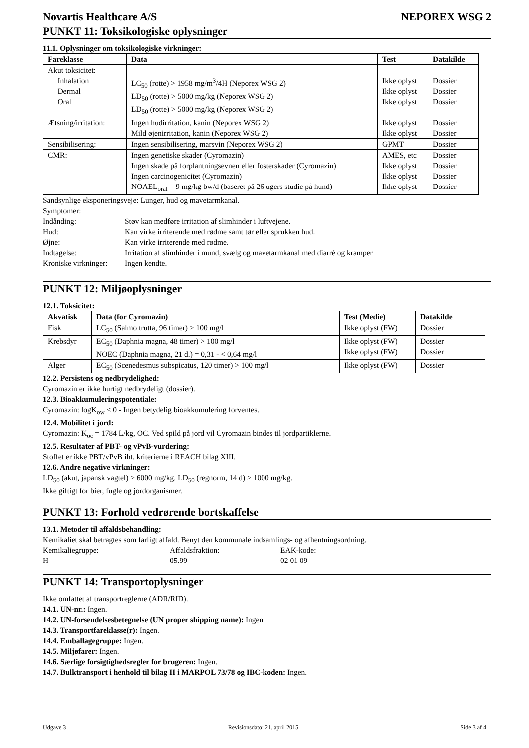Novartis Healthcare A/S NEPOREX WSG 2
PUNKT 11: Toksikologiske oplysninger
11.1. Oplysninger om toksikologiske virkninger:
| Fareklasse | Data | Test | Datakilde |
| --- | --- | --- | --- |
| Akut toksicitet: Inhalation Dermal Oral | LC<sub>50</sub> (rotte) > 1958 mg/m<sup>3</sup>/4H (Neporex WSG 2) LD<sub>50</sub> (rotte) > 5000 mg/kg (Neporex WSG 2) LD<sub>50</sub> (rotte) > 5000 mg/kg (Neporex WSG 2) | Ikke oplyst Ikke oplyst Ikke oplyst | Dossier Dossier Dossier |
| Ætsning/irritation: | Ingen hudirritation, kanin (Neporex WSG 2) Mild øjenirritation, kanin (Neporex WSG 2) | Ikke oplyst Ikke oplyst | Dossier Dossier |
| Sensibilisering: | Ingen sensibilisering, marsvin (Neporex WSG 2) | GPMT | Dossier |
| CMR: | Ingen genetiske skader (Cyromazin) Ingen skade på forplantningsevnen eller fosterskader (Cyromazin) Ingen carcinogenicitet (Cyromazin) NOAEL<sub>oral</sub> = 9 mg/kg bw/d (baseret på 26 ugers studie på hund) | AMES, etc Ikke oplyst Ikke oplyst Ikke oplyst | Dossier Dossier Dossier Dossier |
Sandsynlige eksponeringsveje: Lunger, hud og mavetarmkanal.
Symptomer:
Indånding: Støv kan medføre irritation af slimhinder i luftvejene. Hud: Kan virke irriterende med rødme samt tør eller sprukken hud. Øjne: Kan virke irriterende med rødme. Indtagelse: Irritation af slimhinder i mund, svælg og mavetarmkanal med diarré og kramper Kroniske virkninger: Ingen kendte.
PUNKT 12: Miljøoplysninger
12.1. Toksicitet:
| Akvatisk | Data (for Cyromazin) | Test (Medie) | Datakilde |
| --- | --- | --- | --- |
| Fisk | LC<sub>50</sub> (Salmo trutta, 96 timer) > 100 mg/l | Ikke oplyst (FW) | Dossier |
| Krebsdyr | EC<sub>50</sub> (Daphnia magna, 48 timer) > 100 mg/l NOEC (Daphnia magna, 21 d.) = 0,31 - < 0,64 mg/l | Ikke oplyst (FW) Ikke oplyst (FW) | Dossier Dossier |
| Alger | EC<sub>50</sub> (Scenedesmus subspicatus, 120 timer) > 100 mg/l | Ikke oplyst (FW) | Dossier |
12.2. Persistens og nedbrydelighed:
Cyromazin er ikke hurtigt nedbrydeligt (dossier).
12.3. Bioakkumuleringspotentiale:
Cyromazin: logK<sub>ow</sub> < 0 - Ingen betydelig bioakkumulering forventes.
12.4. Mobilitet i jord:
Cyromazin: K<sub>oc</sub> = 1784 L/kg, OC. Ved spild på jord vil Cyromazin bindes til jordpartiklerne.
12.5. Resultater af PBT- og vPvB-vurdering:
Stoffet er ikke PBT/vPvB iht. kriterierne i REACH bilag XIII.
12.6. Andre negative virkninger:
LD<sub>50</sub> (akut, japansk vagtel) > 6000 mg/kg. LD<sub>50</sub> (regnorm, 14 d) > 1000 mg/kg.
Ikke giftigt for bier, fugle og jordorganismer.
PUNKT 13: Forhold vedrørende bortskaffelse
13.1. Metoder til affaldsbehandling:
Kemikaliet skal betragtes som farligt affald. Benyt den kommunale indsamlings- og afhentningsordning.
Kemikaliegruppe: Affaldsfraktion: EAK-kode: H 05.99 02 01 09
PUNKT 14: Transportoplysninger
Ikke omfattet af transportreglerne (ADR/RID).
14.1. UN-nr.: Ingen.
14.2. UN-forsendelsesbetegnelse (UN proper shipping name): Ingen.
14.3. Transportfareklasse(r): Ingen.
14.4. Emballagegruppe: Ingen.
14.5. Miljøfarer: Ingen.
14.6. Særlige forsigtighedsregler for brugeren: Ingen.
14.7. Bulktransport i henhold til bilag II i MARPOL 73/78 og IBC-koden: Ingen.
Udgave 3 Revisionsdato: 21. april 2015 Side 3 af 4